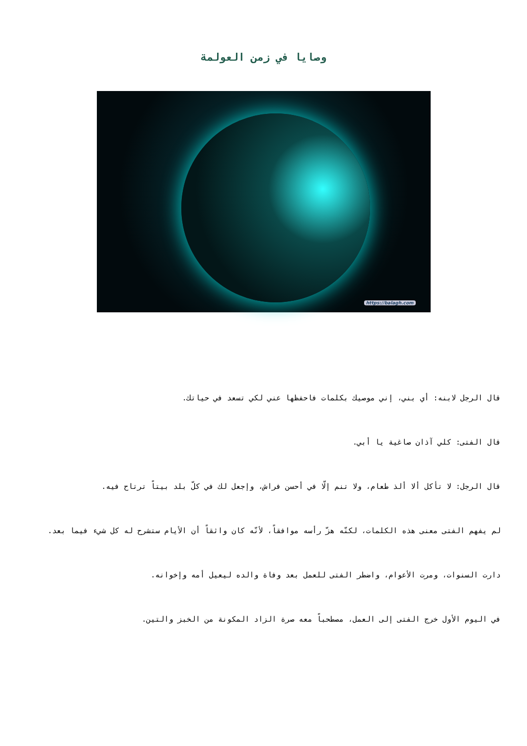وصايا في زمن العولمة
https://balagh.com
قال الرجل لابنه: أي بني، إني موصيك بكلمات فاحفظها عني لكي تسعد في حياتك.
قال الفتى: كلي آذان صاغية يا أبي.
قال الرجل: لا تأكل ألا ألذ طعام، ولا تنم إلّا في أحسن فراش، وإجعل لك في كلّ بلد بيتاً ترتاح فيه.
لم يفهم الفتى معنى هذه الكلمات، لكنّه هزّ رأسه موافقاً، لأنّه كان واثقاً أن الأيام ستشرح له كل شيء فيما بعد.
دارت السنوات، ومرت الأعوام، واضطر الفتى للعمل بعد وفاة والده ليعيل أمه وإخوانه.
في اليوم الأول خرج الفتى إلى العمل، مصطحباً معه صرة الزاد المكونة من الخبز والتين.